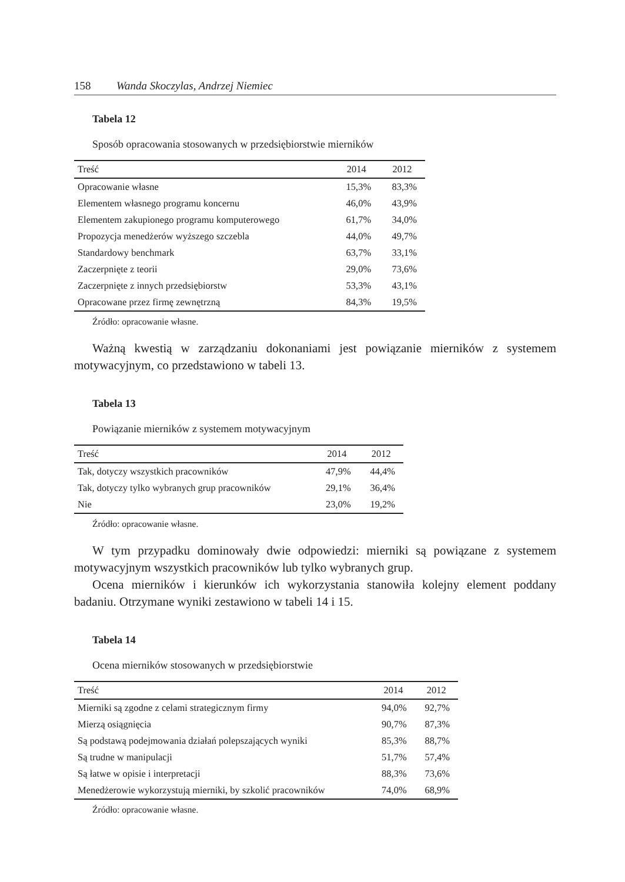158 Wanda Skoczylas, Andrzej Niemiec
Tabela 12
Sposób opracowania stosowanych w przedsiębiorstwie mierników
| Treść | 2014 | 2012 |
| --- | --- | --- |
| Opracowanie własne | 15,3% | 83,3% |
| Elementem własnego programu koncernu | 46,0% | 43,9% |
| Elementem zakupionego programu komputerowego | 61,7% | 34,0% |
| Propozycja menedżerów wyższego szczebla | 44,0% | 49,7% |
| Standardowy benchmark | 63,7% | 33,1% |
| Zaczerpnięte z teorii | 29,0% | 73,6% |
| Zaczerpnięte z innych przedsiębiorstw | 53,3% | 43,1% |
| Opracowane przez firmę zewnętrzną | 84,3% | 19,5% |
Źródło: opracowanie własne.
Ważną kwestią w zarządzaniu dokonaniami jest powiązanie mierników z systemem motywacyjnym, co przedstawiono w tabeli 13.
Tabela 13
Powiązanie mierników z systemem motywacyjnym
| Treść | 2014 | 2012 |
| --- | --- | --- |
| Tak, dotyczy wszystkich pracowników | 47,9% | 44,4% |
| Tak, dotyczy tylko wybranych grup pracowników | 29,1% | 36,4% |
| Nie | 23,0% | 19,2% |
Źródło: opracowanie własne.
W tym przypadku dominowały dwie odpowiedzi: mierniki są powiązane z systemem motywacyjnym wszystkich pracowników lub tylko wybranych grup.
Ocena mierników i kierunków ich wykorzystania stanowiła kolejny element poddany badaniu. Otrzymane wyniki zestawiono w tabeli 14 i 15.
Tabela 14
Ocena mierników stosowanych w przedsiębiorstwie
| Treść | 2014 | 2012 |
| --- | --- | --- |
| Mierniki są zgodne z celami strategicznym firmy | 94,0% | 92,7% |
| Mierzą osiągnięcia | 90,7% | 87,3% |
| Są podstawą podejmowania działań polepszających wyniki | 85,3% | 88,7% |
| Są trudne w manipulacji | 51,7% | 57,4% |
| Są łatwe w opisie i interpretacji | 88,3% | 73,6% |
| Menedżerowie wykorzystują mierniki, by szkolić pracowników | 74,0% | 68,9% |
Źródło: opracowanie własne.